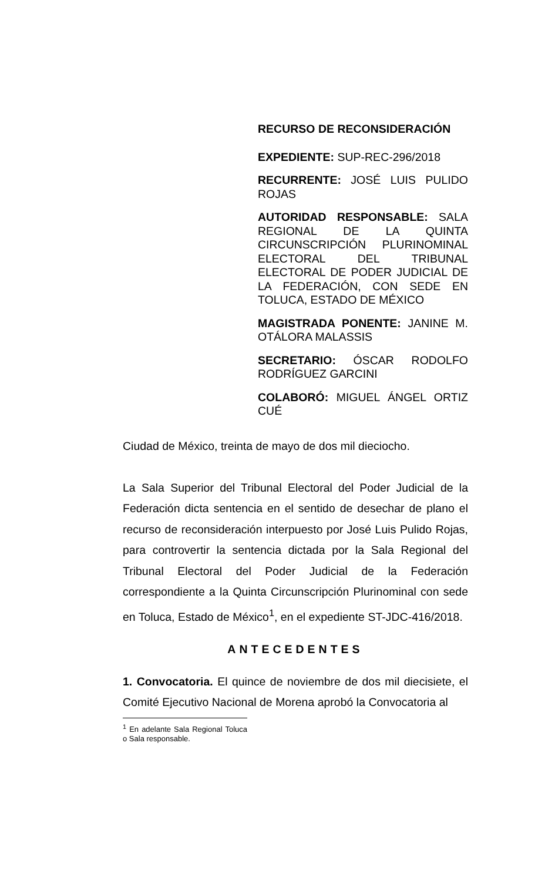RECURSO DE RECONSIDERACIÓN
EXPEDIENTE: SUP-REC-296/2018
RECURRENTE: JOSÉ LUIS PULIDO ROJAS
AUTORIDAD RESPONSABLE: SALA REGIONAL DE LA QUINTA CIRCUNSCRIPCIÓN PLURINOMINAL ELECTORAL DEL TRIBUNAL ELECTORAL DE PODER JUDICIAL DE LA FEDERACIÓN, CON SEDE EN TOLUCA, ESTADO DE MÉXICO
MAGISTRADA PONENTE: JANINE M. OTÁLORA MALASSIS
SECRETARIO: ÓSCAR RODOLFO RODRÍGUEZ GARCINI
COLABORÓ: MIGUEL ÁNGEL ORTIZ CUÉ
Ciudad de México, treinta de mayo de dos mil dieciocho.
La Sala Superior del Tribunal Electoral del Poder Judicial de la Federación dicta sentencia en el sentido de desechar de plano el recurso de reconsideración interpuesto por José Luis Pulido Rojas, para controvertir la sentencia dictada por la Sala Regional del Tribunal Electoral del Poder Judicial de la Federación correspondiente a la Quinta Circunscripción Plurinominal con sede en Toluca, Estado de México<sup>1</sup>, en el expediente ST-JDC-416/2018.
ANTECEDENTES
1. Convocatoria. El quince de noviembre de dos mil diecisiete, el Comité Ejecutivo Nacional de Morena aprobó la Convocatoria al
<sup>1</sup> En adelante Sala Regional Toluca o Sala responsable.